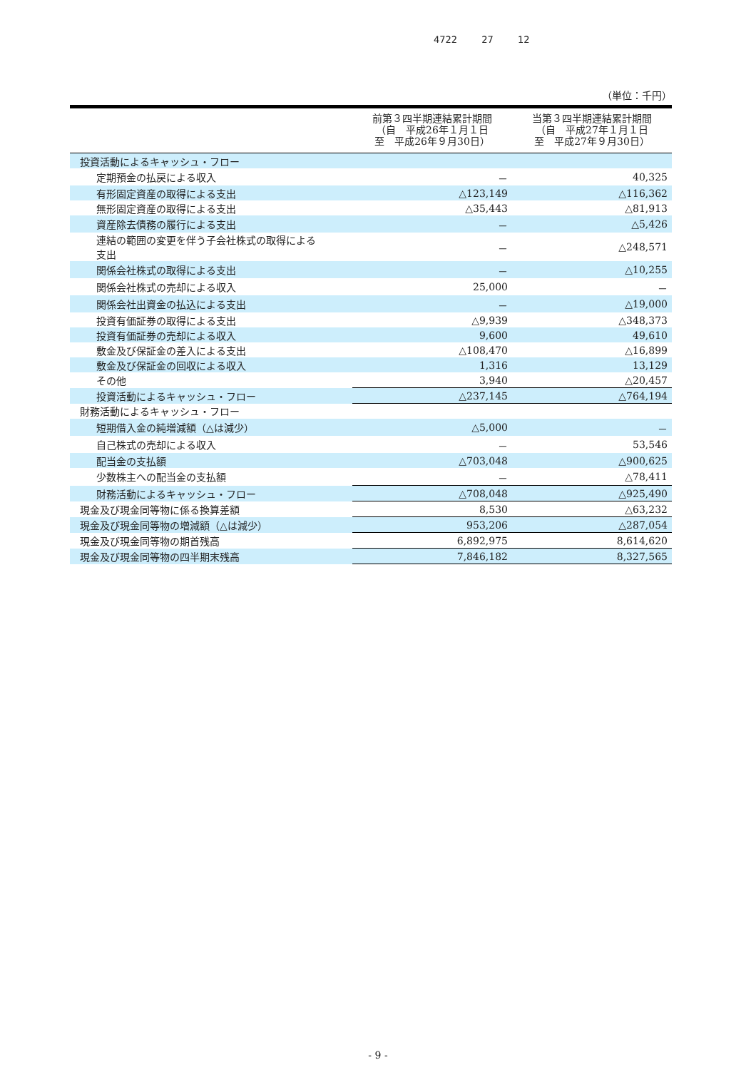4722 27 12
（単位：千円）
| | 前第３四半期連結累計期間 （自 平成26年１月１日 至 平成26年９月30日） | 当第３四半期連結累計期間 （自 平成27年１月１日 至 平成27年９月30日） |
| --- | --- | --- |
| 投資活動によるキャッシュ・フロー | | |
| 定期預金の払戻による収入 | － | 40,325 |
| 有形固定資産の取得による支出 | △123,149 | △116,362 |
| 無形固定資産の取得による支出 | △35,443 | △81,913 |
| 資産除去債務の履行による支出 | － | △5,426 |
| 連結の範囲の変更を伴う子会社株式の取得による 支出 | － | △248,571 |
| 関係会社株式の取得による支出 | － | △10,255 |
| 関係会社株式の売却による収入 | 25,000 | － |
| 関係会社出資金の払込による支出 | － | △19,000 |
| 投資有価証券の取得による支出 | △9,939 | △348,373 |
| 投資有価証券の売却による収入 | 9,600 | 49,610 |
| 敷金及び保証金の差入による支出 | △108,470 | △16,899 |
| 敷金及び保証金の回収による収入 | 1,316 | 13,129 |
| その他 | 3,940 | △20,457 |
| 投資活動によるキャッシュ・フロー | △237,145 | △764,194 |
| 財務活動によるキャッシュ・フロー | | |
| 短期借入金の純増減額（△は減少） | △5,000 | － |
| 自己株式の売却による収入 | － | 53,546 |
| 配当金の支払額 | △703,048 | △900,625 |
| 少数株主への配当金の支払額 | － | △78,411 |
| 財務活動によるキャッシュ・フロー | △708,048 | △925,490 |
| 現金及び現金同等物に係る換算差額 | 8,530 | △63,232 |
| 現金及び現金同等物の増減額（△は減少） | 953,206 | △287,054 |
| 現金及び現金同等物の期首残高 | 6,892,975 | 8,614,620 |
| 現金及び現金同等物の四半期末残高 | 7,846,182 | 8,327,565 |
- 9 -